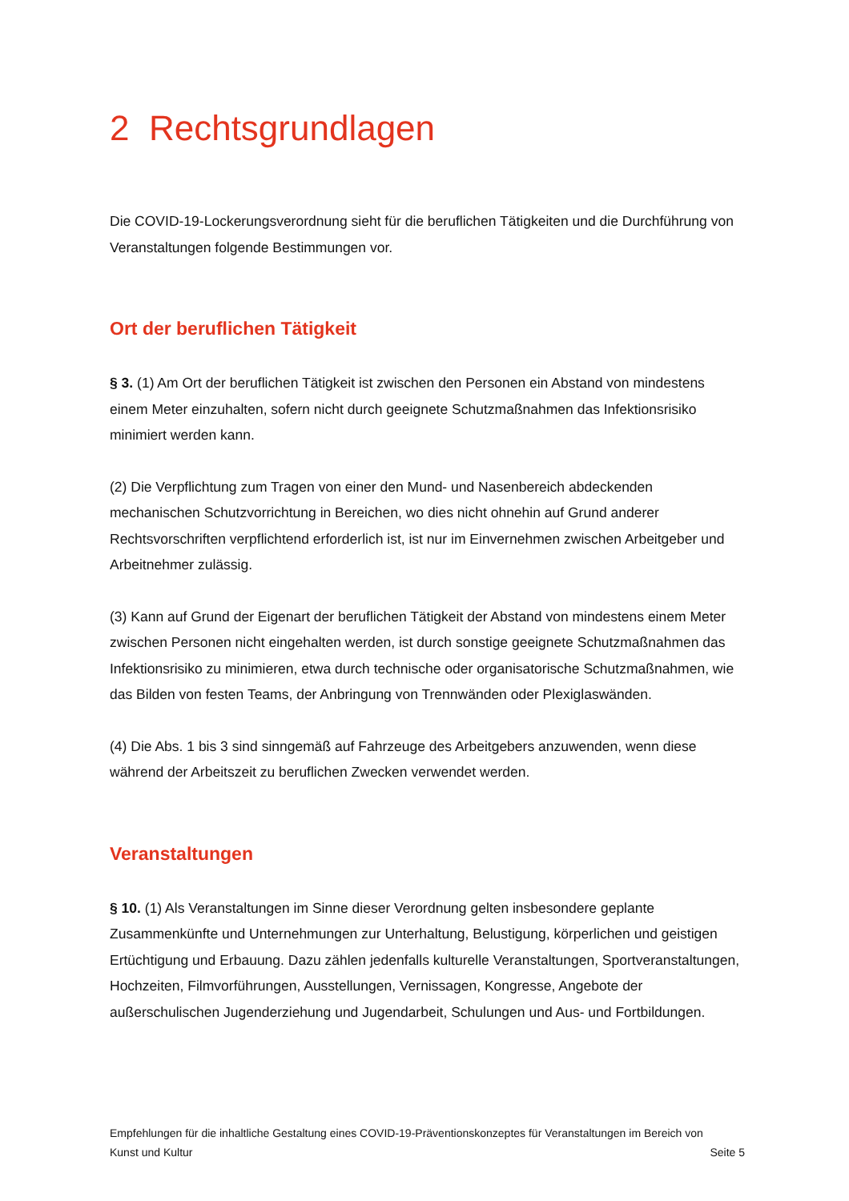2 Rechtsgrundlagen
Die COVID-19-Lockerungsverordnung sieht für die beruflichen Tätigkeiten und die Durchführung von Veranstaltungen folgende Bestimmungen vor.
Ort der beruflichen Tätigkeit
§ 3. (1) Am Ort der beruflichen Tätigkeit ist zwischen den Personen ein Abstand von mindestens einem Meter einzuhalten, sofern nicht durch geeignete Schutzmaßnahmen das Infektionsrisiko minimiert werden kann.
(2) Die Verpflichtung zum Tragen von einer den Mund- und Nasenbereich abdeckenden mechanischen Schutzvorrichtung in Bereichen, wo dies nicht ohnehin auf Grund anderer Rechtsvorschriften verpflichtend erforderlich ist, ist nur im Einvernehmen zwischen Arbeitgeber und Arbeitnehmer zulässig.
(3) Kann auf Grund der Eigenart der beruflichen Tätigkeit der Abstand von mindestens einem Meter zwischen Personen nicht eingehalten werden, ist durch sonstige geeignete Schutzmaßnahmen das Infektionsrisiko zu minimieren, etwa durch technische oder organisatorische Schutzmaßnahmen, wie das Bilden von festen Teams, der Anbringung von Trennwänden oder Plexiglaswänden.
(4) Die Abs. 1 bis 3 sind sinngemäß auf Fahrzeuge des Arbeitgebers anzuwenden, wenn diese während der Arbeitszeit zu beruflichen Zwecken verwendet werden.
Veranstaltungen
§ 10. (1) Als Veranstaltungen im Sinne dieser Verordnung gelten insbesondere geplante Zusammenkünfte und Unternehmungen zur Unterhaltung, Belustigung, körperlichen und geistigen Ertüchtigung und Erbauung. Dazu zählen jedenfalls kulturelle Veranstaltungen, Sportveranstaltungen, Hochzeiten, Filmvorführungen, Ausstellungen, Vernissagen, Kongresse, Angebote der außerschulischen Jugenderziehung und Jugendarbeit, Schulungen und Aus- und Fortbildungen.
Empfehlungen für die inhaltliche Gestaltung eines COVID-19-Präventionskonzeptes für Veranstaltungen im Bereich von
Kunst und Kultur Seite 5